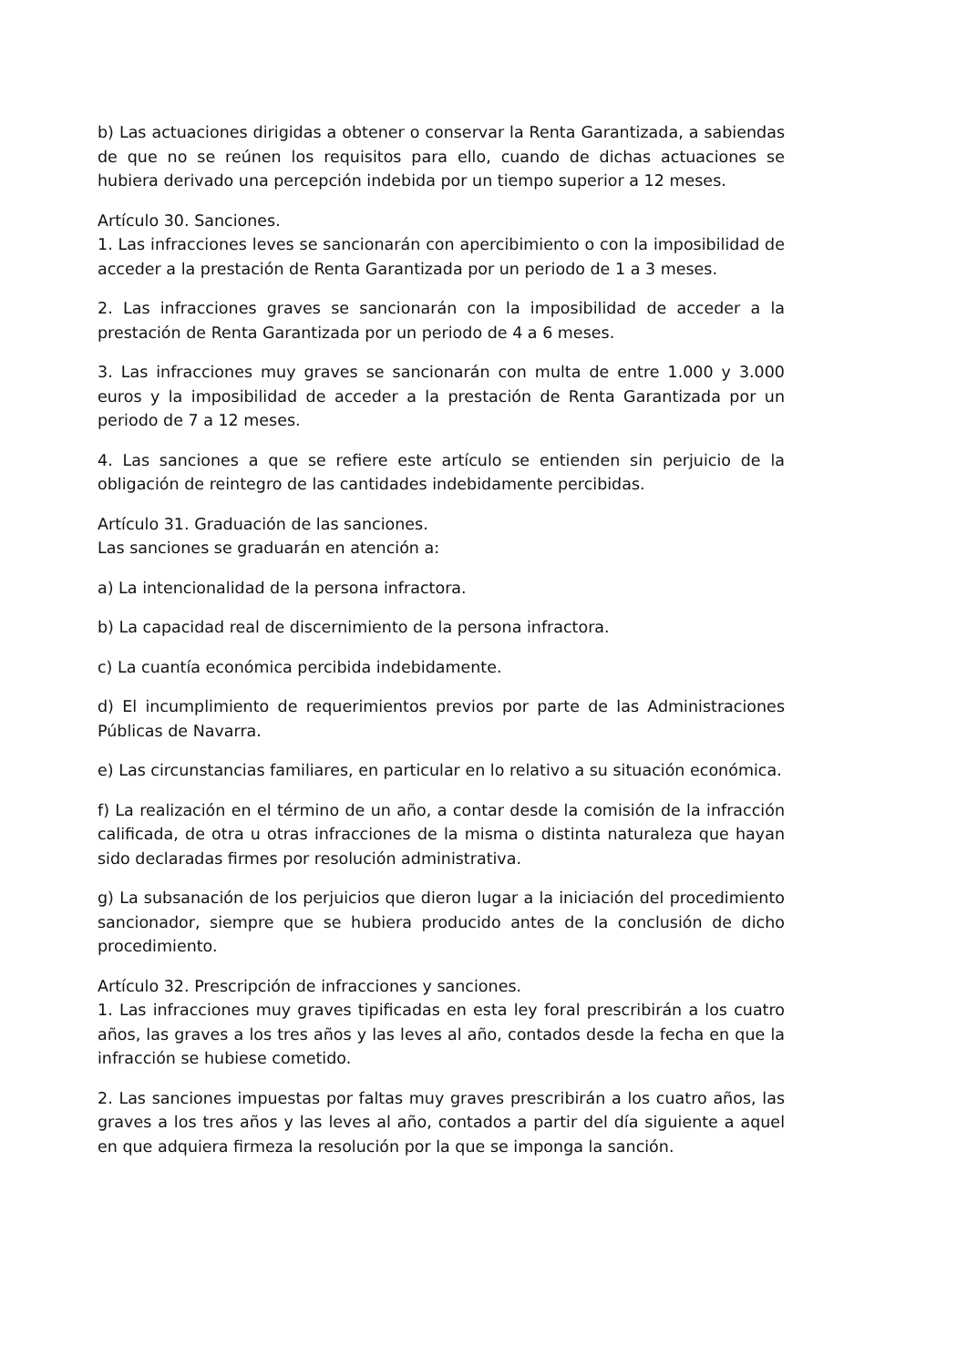b) Las actuaciones dirigidas a obtener o conservar la Renta Garantizada, a sabiendas de que no se reúnen los requisitos para ello, cuando de dichas actuaciones se hubiera derivado una percepción indebida por un tiempo superior a 12 meses.
Artículo 30. Sanciones.
1. Las infracciones leves se sancionarán con apercibimiento o con la imposibilidad de acceder a la prestación de Renta Garantizada por un periodo de 1 a 3 meses.
2. Las infracciones graves se sancionarán con la imposibilidad de acceder a la prestación de Renta Garantizada por un periodo de 4 a 6 meses.
3. Las infracciones muy graves se sancionarán con multa de entre 1.000 y 3.000 euros y la imposibilidad de acceder a la prestación de Renta Garantizada por un periodo de 7 a 12 meses.
4. Las sanciones a que se refiere este artículo se entienden sin perjuicio de la obligación de reintegro de las cantidades indebidamente percibidas.
Artículo 31. Graduación de las sanciones.
Las sanciones se graduarán en atención a:
a) La intencionalidad de la persona infractora.
b) La capacidad real de discernimiento de la persona infractora.
c) La cuantía económica percibida indebidamente.
d) El incumplimiento de requerimientos previos por parte de las Administraciones Públicas de Navarra.
e) Las circunstancias familiares, en particular en lo relativo a su situación económica.
f) La realización en el término de un año, a contar desde la comisión de la infracción calificada, de otra u otras infracciones de la misma o distinta naturaleza que hayan sido declaradas firmes por resolución administrativa.
g) La subsanación de los perjuicios que dieron lugar a la iniciación del procedimiento sancionador, siempre que se hubiera producido antes de la conclusión de dicho procedimiento.
Artículo 32. Prescripción de infracciones y sanciones.
1. Las infracciones muy graves tipificadas en esta ley foral prescribirán a los cuatro años, las graves a los tres años y las leves al año, contados desde la fecha en que la infracción se hubiese cometido.
2. Las sanciones impuestas por faltas muy graves prescribirán a los cuatro años, las graves a los tres años y las leves al año, contados a partir del día siguiente a aquel en que adquiera firmeza la resolución por la que se imponga la sanción.